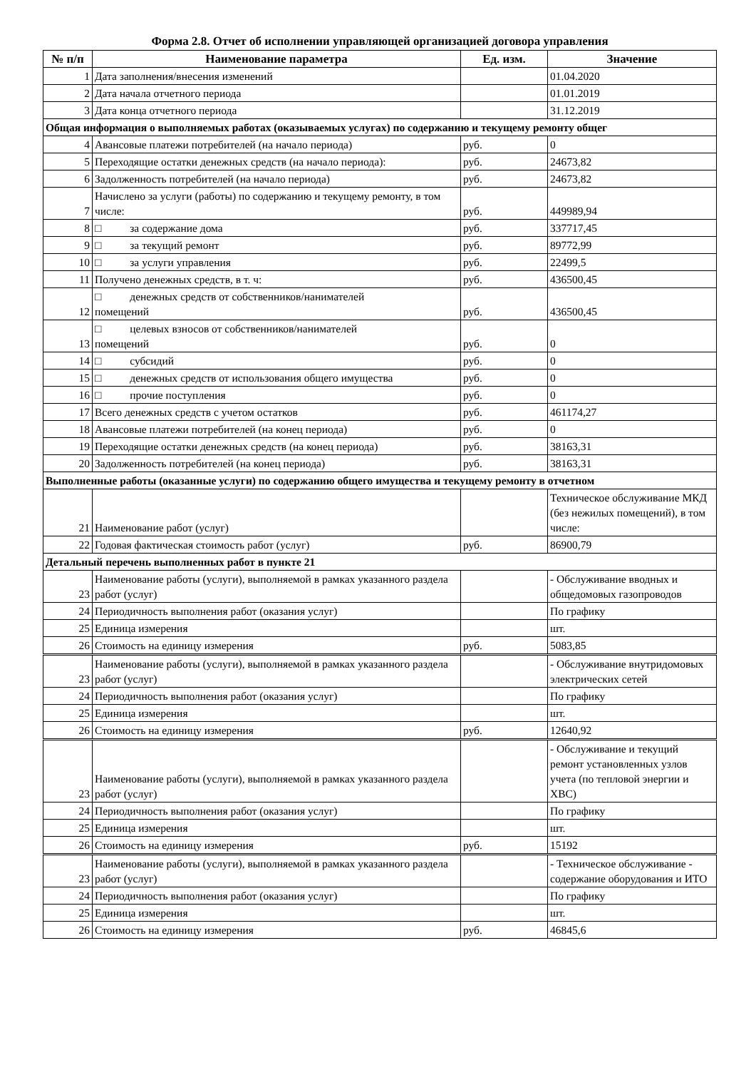Форма 2.8. Отчет об исполнении управляющей организацией договора управления
| № п/п | Наименование параметра | Ед. изм. | Значение |
| --- | --- | --- | --- |
| 1 | Дата заполнения/внесения изменений | | 01.04.2020 |
| 2 | Дата начала отчетного периода | | 01.01.2019 |
| 3 | Дата конца отчетного периода | | 31.12.2019 |
| Общая информация о выполняемых работах (оказываемых услугах) по содержанию и текущему ремонту общег | | | |
| 4 | Авансовые платежи потребителей (на начало периода) | руб. | 0 |
| 5 | Переходящие остатки денежных средств (на начало периода): | руб. | 24673,82 |
| 6 | Задолженность потребителей (на начало периода) | руб. | 24673,82 |
| 7 | Начислено за услуги (работы) по содержанию и текущему ремонту, в том числе: | руб. | 449989,94 |
| 8 | □ за содержание дома | руб. | 337717,45 |
| 9 | □ за текущий ремонт | руб. | 89772,99 |
| 10 | □ за услуги управления | руб. | 22499,5 |
| 11 | Получено денежных средств, в т. ч: | руб. | 436500,45 |
| 12 | □ денежных средств от собственников/нанимателей помещений | руб. | 436500,45 |
| 13 | □ целевых взносов от собственников/нанимателей помещений | руб. | 0 |
| 14 | □ субсидий | руб. | 0 |
| 15 | □ денежных средств от использования общего имущества | руб. | 0 |
| 16 | □ прочие поступления | руб. | 0 |
| 17 | Всего денежных средств с учетом остатков | руб. | 461174,27 |
| 18 | Авансовые платежи потребителей (на конец периода) | руб. | 0 |
| 19 | Переходящие остатки денежных средств (на конец периода) | руб. | 38163,31 |
| 20 | Задолженность потребителей (на конец периода) | руб. | 38163,31 |
| Выполненные работы (оказанные услуги) по содержанию общего имущества и текущему ремонту в отчетном | | | |
| 21 | Наименование работ (услуг) | | Техническое обслуживание МКД (без нежилых помещений), в том числе: |
| 22 | Годовая фактическая стоимость работ (услуг) | руб. | 86900,79 |
| Детальный перечень выполненных работ в пункте 21 | | | |
| 23 | Наименование работы (услуги), выполняемой в рамках указанного раздела работ (услуг) | | - Обслуживание вводных и общедомовых газопроводов |
| 24 | Периодичность выполнения работ (оказания услуг) | | По графику |
| 25 | Единица измерения | | шт. |
| 26 | Стоимость на единицу измерения | руб. | 5083,85 |
| 23 | Наименование работы (услуги), выполняемой в рамках указанного раздела работ (услуг) | | - Обслуживание внутридомовых электрических сетей |
| 24 | Периодичность выполнения работ (оказания услуг) | | По графику |
| 25 | Единица измерения | | шт. |
| 26 | Стоимость на единицу измерения | руб. | 12640,92 |
| 23 | Наименование работы (услуги), выполняемой в рамках указанного раздела работ (услуг) | | - Обслуживание и текущий ремонт установленных узлов учета (по тепловой энергии и ХВС) |
| 24 | Периодичность выполнения работ (оказания услуг) | | По графику |
| 25 | Единица измерения | | шт. |
| 26 | Стоимость на единицу измерения | руб. | 15192 |
| 23 | Наименование работы (услуги), выполняемой в рамках указанного раздела работ (услуг) | | - Техническое обслуживание - содержание оборудования и ИТО |
| 24 | Периодичность выполнения работ (оказания услуг) | | По графику |
| 25 | Единица измерения | | шт. |
| 26 | Стоимость на единицу измерения | руб. | 46845,6 |